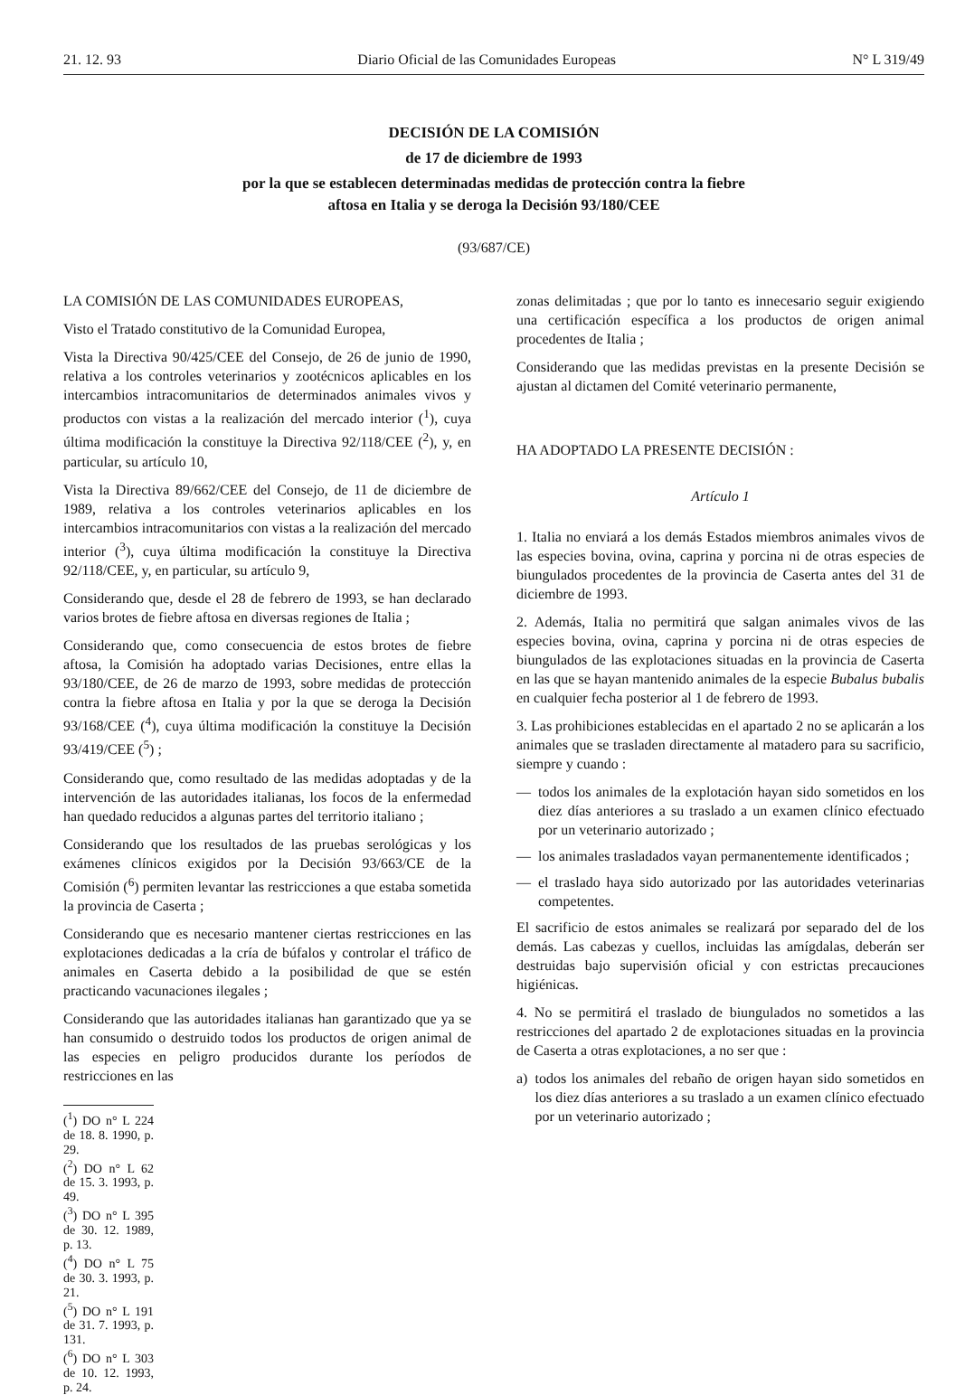21. 12. 93 Diario Oficial de las Comunidades Europeas N° L 319/49
DECISIÓN DE LA COMISIÓN
de 17 de diciembre de 1993
por la que se establecen determinadas medidas de protección contra la fiebre
aftosa en Italia y se deroga la Decisión 93/180/CEE
(93/687/CE)
LA COMISIÓN DE LAS COMUNIDADES EUROPEAS,
Visto el Tratado constitutivo de la Comunidad Europea,
Vista la Directiva 90/425/CEE del Consejo, de 26 de junio de 1990, relativa a los controles veterinarios y zootécnicos aplicables en los intercambios intracomunitarios de determinados animales vivos y productos con vistas a la realización del mercado interior (<sup>1</sup>), cuya última modificación la constituye la Directiva 92/118/CEE (<sup>2</sup>), y, en particular, su artículo 10,
Vista la Directiva 89/662/CEE del Consejo, de 11 de diciembre de 1989, relativa a los controles veterinarios aplicables en los intercambios intracomunitarios con vistas a la realización del mercado interior (<sup>3</sup>), cuya última modificación la constituye la Directiva 92/118/CEE, y, en particular, su artículo 9,
Considerando que, desde el 28 de febrero de 1993, se han declarado varios brotes de fiebre aftosa en diversas regiones de Italia ;
Considerando que, como consecuencia de estos brotes de fiebre aftosa, la Comisión ha adoptado varias Decisiones, entre ellas la 93/180/CEE, de 26 de marzo de 1993, sobre medidas de protección contra la fiebre aftosa en Italia y por la que se deroga la Decisión 93/168/CEE (<sup>4</sup>), cuya última modificación la constituye la Decisión 93/419/CEE (<sup>5</sup>) ;
Considerando que, como resultado de las medidas adoptadas y de la intervención de las autoridades italianas, los focos de la enfermedad han quedado reducidos a algunas partes del territorio italiano ;
Considerando que los resultados de las pruebas serológicas y los exámenes clínicos exigidos por la Decisión 93/663/CE de la Comisión (<sup>6</sup>) permiten levantar las restricciones a que estaba sometida la provincia de Caserta ;
Considerando que es necesario mantener ciertas restricciones en las explotaciones dedicadas a la cría de búfalos y controlar el tráfico de animales en Caserta debido a la posibilidad de que se estén practicando vacunaciones ilegales ;
Considerando que las autoridades italianas han garantizado que ya se han consumido o destruido todos los productos de origen animal de las especies en peligro producidos durante los períodos de restricciones en las
(<sup>1</sup>) DO n° L 224 de 18. 8. 1990, p. 29.
(<sup>2</sup>) DO n° L 62 de 15. 3. 1993, p. 49.
(<sup>3</sup>) DO n° L 395 de 30. 12. 1989, p. 13.
(<sup>4</sup>) DO n° L 75 de 30. 3. 1993, p. 21.
(<sup>5</sup>) DO n° L 191 de 31. 7. 1993, p. 131.
(<sup>6</sup>) DO n° L 303 de 10. 12. 1993, p. 24.
zonas delimitadas ; que por lo tanto es innecesario seguir exigiendo una certificación específica a los productos de origen animal procedentes de Italia ;
Considerando que las medidas previstas en la presente Decisión se ajustan al dictamen del Comité veterinario permanente,
HA ADOPTADO LA PRESENTE DECISIÓN :
Artículo 1
1. Italia no enviará a los demás Estados miembros animales vivos de las especies bovina, ovina, caprina y porcina ni de otras especies de biungulados procedentes de la provincia de Caserta antes del 31 de diciembre de 1993.
2. Además, Italia no permitirá que salgan animales vivos de las especies bovina, ovina, caprina y porcina ni de otras especies de biungulados de las explotaciones situadas en la provincia de Caserta en las que se hayan mantenido animales de la especie Bubalus bubalis en cualquier fecha posterior al 1 de febrero de 1993.
3. Las prohibiciones establecidas en el apartado 2 no se aplicarán a los animales que se trasladen directamente al matadero para su sacrificio, siempre y cuando :
— todos los animales de la explotación hayan sido sometidos en los diez días anteriores a su traslado a un examen clínico efectuado por un veterinario autorizado ;
— los animales trasladados vayan permanentemente identificados ;
— el traslado haya sido autorizado por las autoridades veterinarias competentes.
El sacrificio de estos animales se realizará por separado del de los demás. Las cabezas y cuellos, incluidas las amígdalas, deberán ser destruidas bajo supervisión oficial y con estrictas precauciones higiénicas.
4. No se permitirá el traslado de biungulados no sometidos a las restricciones del apartado 2 de explotaciones situadas en la provincia de Caserta a otras explotaciones, a no ser que :
a) todos los animales del rebaño de origen hayan sido sometidos en los diez días anteriores a su traslado a un examen clínico efectuado por un veterinario autorizado ;